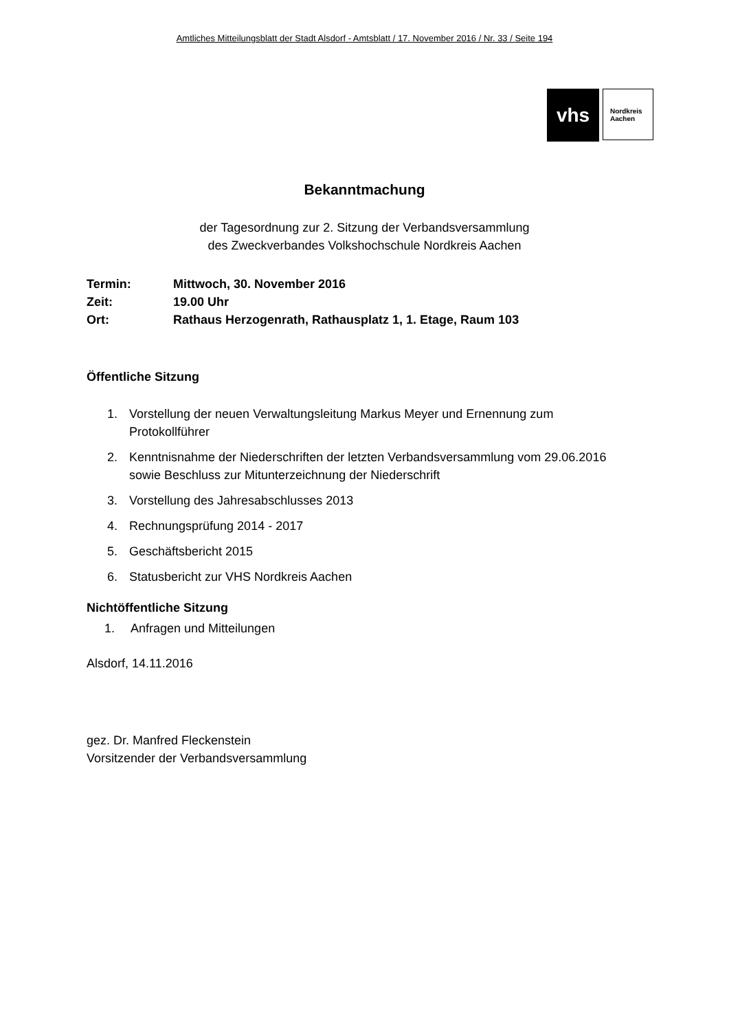Amtliches Mitteilungsblatt der Stadt Alsdorf - Amtsblatt / 17. November 2016 / Nr. 33 / Seite 194
vhs
Nordkreis
Aachen
Bekanntmachung
der Tagesordnung zur 2. Sitzung der Verbandsversammlung
des Zweckverbandes Volkshochschule Nordkreis Aachen
Termin: Mittwoch, 30. November 2016
Zeit: 19.00 Uhr
Ort: Rathaus Herzogenrath, Rathausplatz 1, 1. Etage, Raum 103
Öffentliche Sitzung
1.
Vorstellung der neuen Verwaltungsleitung Markus Meyer und Ernennung zum Protokollführer
2.
Kenntnisnahme der Niederschriften der letzten Verbandsversammlung vom 29.06.2016 sowie Beschluss zur Mitunterzeichnung der Niederschrift
3. Vorstellung des Jahresabschlusses 2013
4. Rechnungsprüfung 2014 - 2017
5. Geschäftsbericht 2015
6. Statusbericht zur VHS Nordkreis Aachen
Nichtöffentliche Sitzung
1. Anfragen und Mitteilungen
Alsdorf, 14.11.2016
gez. Dr. Manfred Fleckenstein
Vorsitzender der Verbandsversammlung